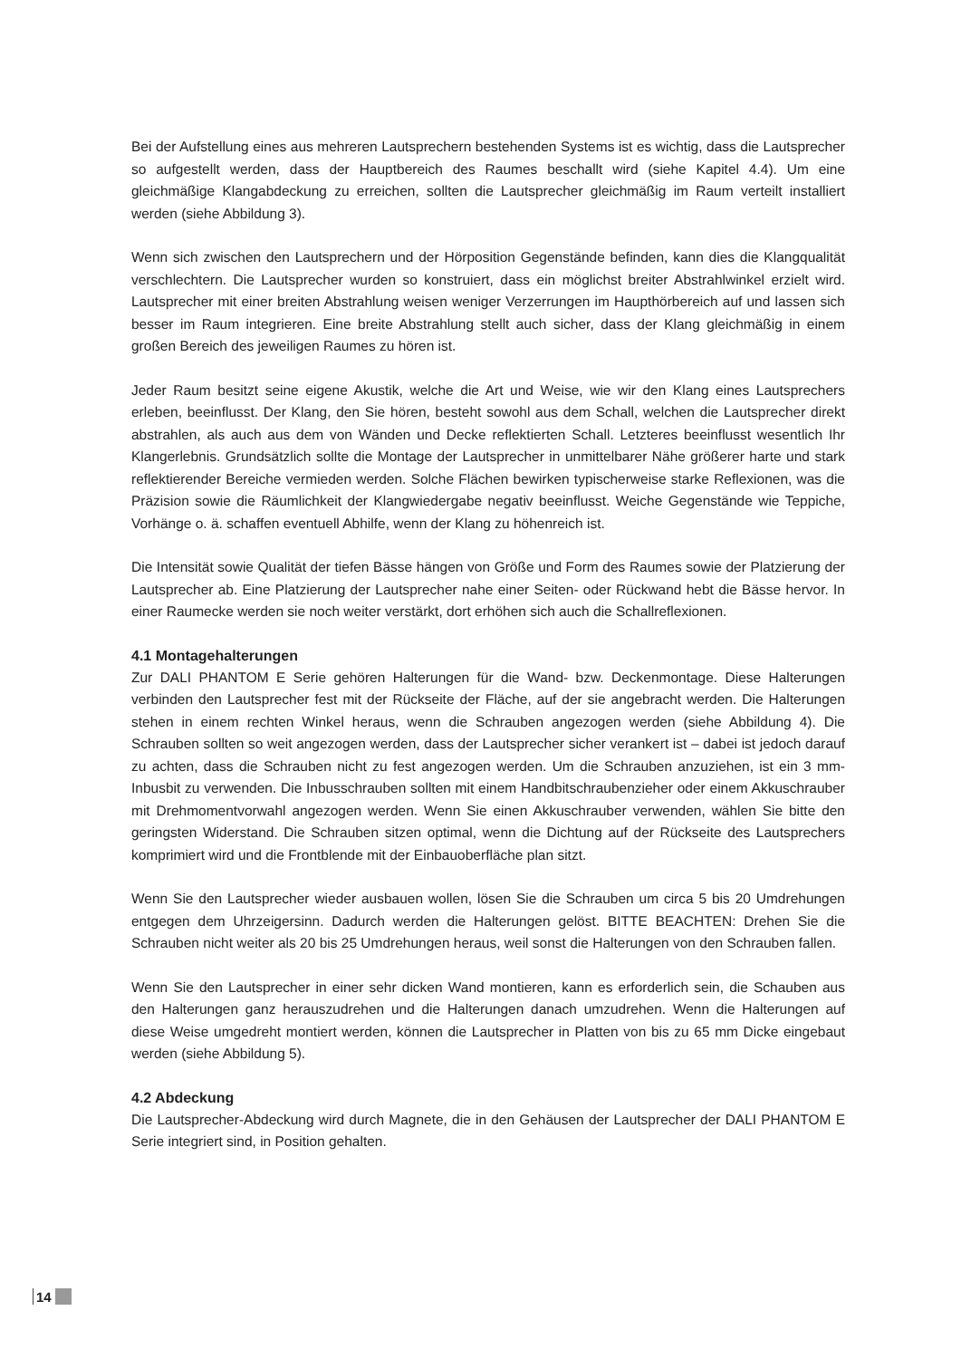Bei der Aufstellung eines aus mehreren Lautsprechern bestehenden Systems ist es wichtig, dass die Lautsprecher so aufgestellt werden, dass der Hauptbereich des Raumes beschallt wird (siehe Kapitel 4.4). Um eine gleichmäßige Klangabdeckung zu erreichen, sollten die Lautsprecher gleichmäßig im Raum verteilt installiert werden (siehe Abbildung 3).
Wenn sich zwischen den Lautsprechern und der Hörposition Gegenstände befinden, kann dies die Klangqualität verschlechtern. Die Lautsprecher wurden so konstruiert, dass ein möglichst breiter Abstrahlwinkel erzielt wird. Lautsprecher mit einer breiten Abstrahlung weisen weniger Verzerrungen im Haupthörbereich auf und lassen sich besser im Raum integrieren. Eine breite Abstrahlung stellt auch sicher, dass der Klang gleichmäßig in einem großen Bereich des jeweiligen Raumes zu hören ist.
Jeder Raum besitzt seine eigene Akustik, welche die Art und Weise, wie wir den Klang eines Lautsprechers erleben, beeinflusst. Der Klang, den Sie hören, besteht sowohl aus dem Schall, welchen die Lautsprecher direkt abstrahlen, als auch aus dem von Wänden und Decke reflektierten Schall. Letzteres beeinflusst wesentlich Ihr Klangerlebnis. Grundsätzlich sollte die Montage der Lautsprecher in unmittelbarer Nähe größerer harte und stark reflektierender Bereiche vermieden werden. Solche Flächen bewirken typischerweise starke Reflexionen, was die Präzision sowie die Räumlichkeit der Klangwiedergabe negativ beeinflusst. Weiche Gegenstände wie Teppiche, Vorhänge o. ä. schaffen eventuell Abhilfe, wenn der Klang zu höhenreich ist.
Die Intensität sowie Qualität der tiefen Bässe hängen von Größe und Form des Raumes sowie der Platzierung der Lautsprecher ab. Eine Platzierung der Lautsprecher nahe einer Seiten- oder Rückwand hebt die Bässe hervor. In einer Raumecke werden sie noch weiter verstärkt, dort erhöhen sich auch die Schallreflexionen.
4.1 Montagehalterungen
Zur DALI PHANTOM E Serie gehören Halterungen für die Wand- bzw. Deckenmontage. Diese Halterungen verbinden den Lautsprecher fest mit der Rückseite der Fläche, auf der sie angebracht werden. Die Halterungen stehen in einem rechten Winkel heraus, wenn die Schrauben angezogen werden (siehe Abbildung 4). Die Schrauben sollten so weit angezogen werden, dass der Lautsprecher sicher verankert ist – dabei ist jedoch darauf zu achten, dass die Schrauben nicht zu fest angezogen werden. Um die Schrauben anzuziehen, ist ein 3 mm-Inbusbit zu verwenden. Die Inbusschrauben sollten mit einem Handbitschraubenzieher oder einem Akkuschrauber mit Drehmomentvorwahl angezogen werden. Wenn Sie einen Akkuschrauber verwenden, wählen Sie bitte den geringsten Widerstand. Die Schrauben sitzen optimal, wenn die Dichtung auf der Rückseite des Lautsprechers komprimiert wird und die Frontblende mit der Einbauoberfläche plan sitzt.
Wenn Sie den Lautsprecher wieder ausbauen wollen, lösen Sie die Schrauben um circa 5 bis 20 Umdrehungen entgegen dem Uhrzeigersinn. Dadurch werden die Halterungen gelöst. BITTE BEACHTEN: Drehen Sie die Schrauben nicht weiter als 20 bis 25 Umdrehungen heraus, weil sonst die Halterungen von den Schrauben fallen.
Wenn Sie den Lautsprecher in einer sehr dicken Wand montieren, kann es erforderlich sein, die Schauben aus den Halterungen ganz herauszudrehen und die Halterungen danach umzudrehen. Wenn die Halterungen auf diese Weise umgedreht montiert werden, können die Lautsprecher in Platten von bis zu 65 mm Dicke eingebaut werden (siehe Abbildung 5).
4.2 Abdeckung
Die Lautsprecher-Abdeckung wird durch Magnete, die in den Gehäusen der Lautsprecher der DALI PHANTOM E Serie integriert sind, in Position gehalten.
14